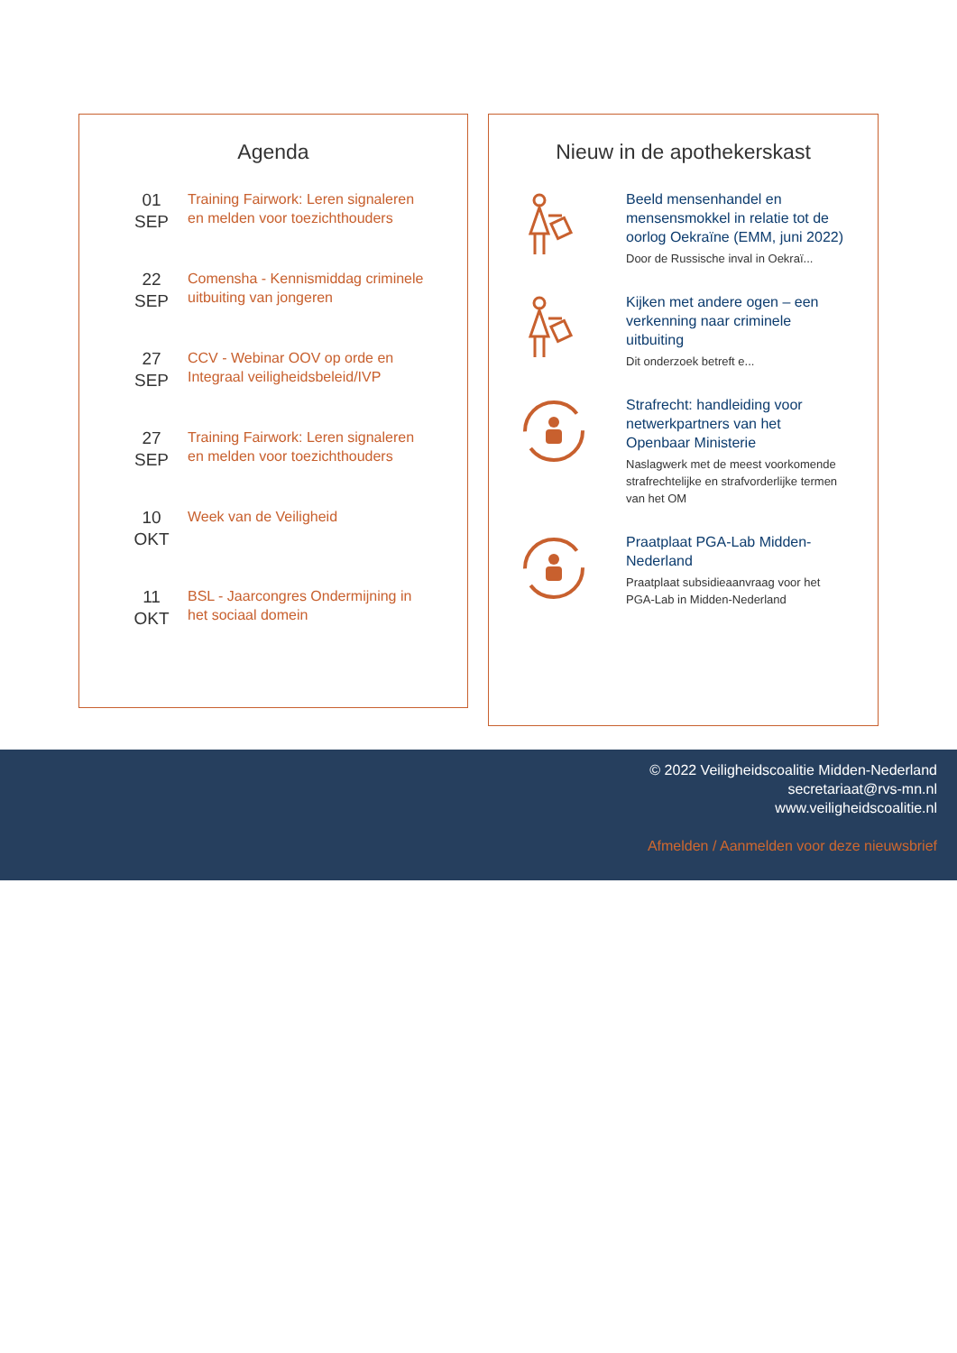Agenda
01
SEP
Training Fairwork: Leren signaleren en melden voor toezichthouders
22
SEP
Comensha - Kennismiddag criminele uitbuiting van jongeren
27
SEP
CCV - Webinar OOV op orde en Integraal veiligheidsbeleid/IVP
27
SEP
Training Fairwork: Leren signaleren en melden voor toezichthouders
10
OKT
Week van de Veiligheid
11
OKT
BSL - Jaarcongres Ondermijning in het sociaal domein
Nieuw in de apothekerskast
Beeld mensenhandel en mensensmokkel in relatie tot de oorlog Oekraïne (EMM, juni 2022)
Door de Russische inval in Oekraï...
Kijken met andere ogen – een verkenning naar criminele uitbuiting
Dit onderzoek betreft e...
Strafrecht: handleiding voor netwerkpartners van het Openbaar Ministerie
Naslagwerk met de meest voorkomende strafrechtelijke en strafvorderlijke termen van het OM
Praatplaat PGA-Lab Midden-Nederland
Praatplaat subsidieaanvraag voor het PGA-Lab in Midden-Nederland
© 2022 Veiligheidscoalitie Midden-Nederland
secretariaat@rvs-mn.nl
www.veiligheidscoalitie.nl
Afmelden / Aanmelden voor deze nieuwsbrief